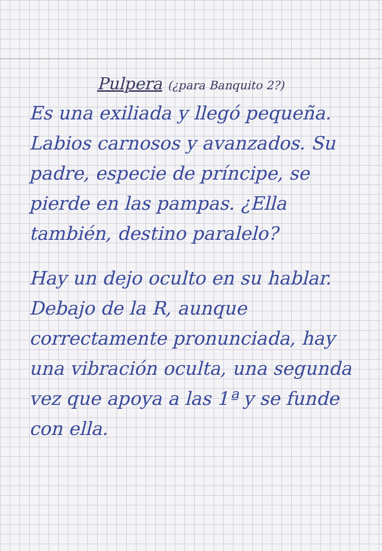Pulpera (¿para Banquito 2?)
Es una exiliada y llegó pequeña. Labios carnosos y avanzados. Su padre, especie de príncipe, se pierde en las pampas. ¿Ella también, destino paralelo?
Hay un dejo oculto en su hablar. Debajo de la R, aunque correctamente pronunciada, hay una vibración oculta, una segunda vez que apoya a las 1ª y se funde con ella.